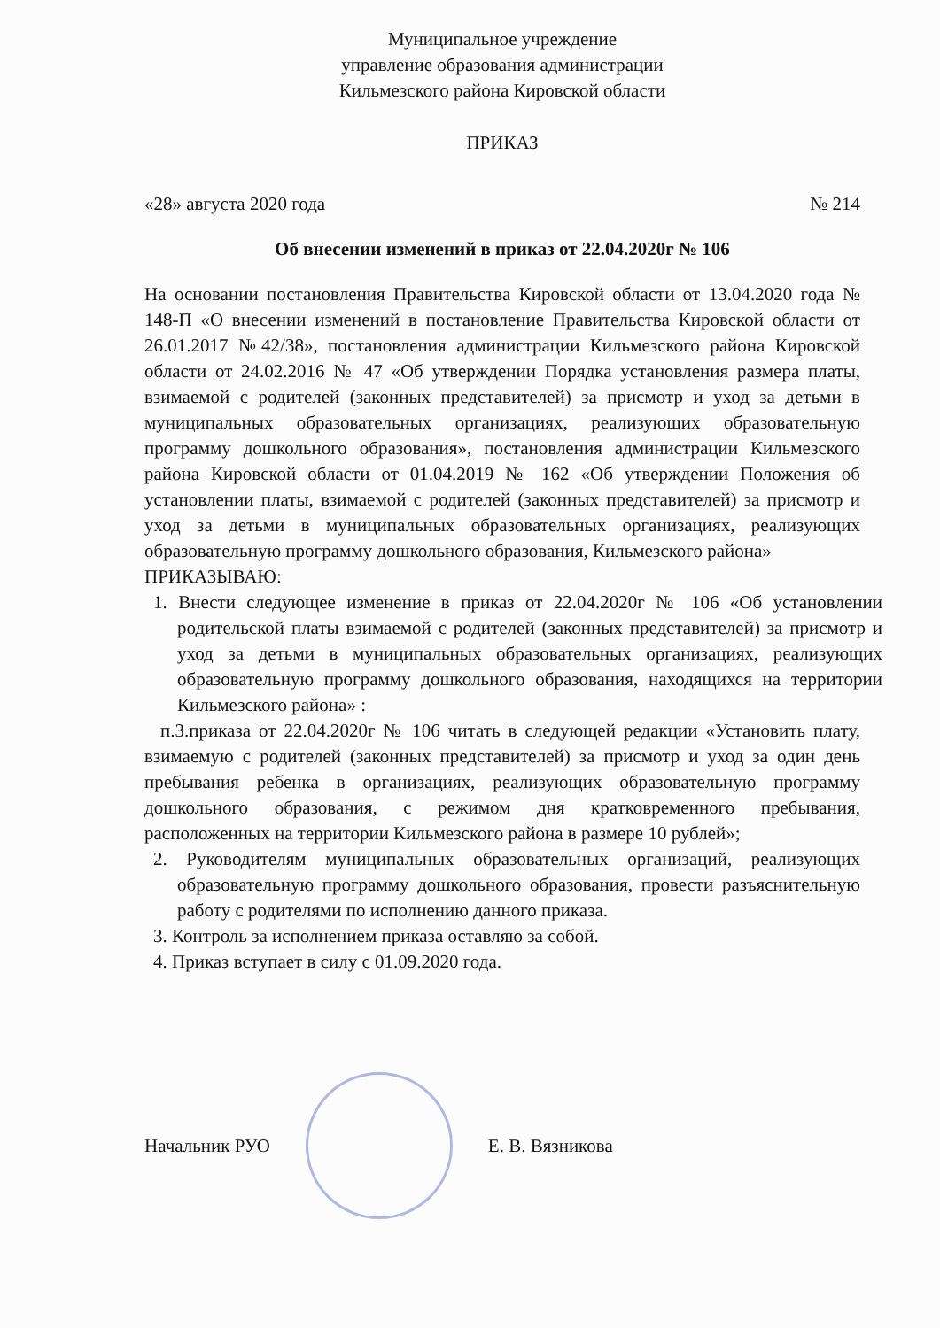Муниципальное учреждение
управление образования администрации
Кильмезского района Кировской области
ПРИКАЗ
«28» августа 2020 года № 214
Об внесении изменений в приказ от 22.04.2020г № 106
На основании постановления Правительства Кировской области от 13.04.2020 года № 148-П «О внесении изменений в постановление Правительства Кировской области от 26.01.2017 №42/38», постановления администрации Кильмезского района Кировской области от 24.02.2016 № 47 «Об утверждении Порядка установления размера платы, взимаемой с родителей (законных представителей) за присмотр и уход за детьми в муниципальных образовательных организациях, реализующих образовательную программу дошкольного образования», постановления администрации Кильмезского района Кировской области от 01.04.2019 № 162 «Об утверждении Положения об установлении платы, взимаемой с родителей (законных представителей) за присмотр и уход за детьми в муниципальных образовательных организациях, реализующих образовательную программу дошкольного образования, Кильмезского района»
ПРИКАЗЫВАЮ:
1. Внести следующее изменение в приказ от 22.04.2020г № 106 «Об установлении родительской платы взимаемой с родителей (законных представителей) за присмотр и уход за детьми в муниципальных образовательных организациях, реализующих образовательную программу дошкольного образования, находящихся на территории Кильмезского района» :
п.3.приказа от 22.04.2020г № 106 читать в следующей редакции «Установить плату, взимаемую с родителей (законных представителей) за присмотр и уход за один день пребывания ребенка в организациях, реализующих образовательную программу дошкольного образования, с режимом дня кратковременного пребывания, расположенных на территории Кильмезского района в размере 10 рублей»;
2. Руководителям муниципальных образовательных организаций, реализующих образовательную программу дошкольного образования, провести разъяснительную работу с родителями по исполнению данного приказа.
3. Контроль за исполнением приказа оставляю за собой.
4. Приказ вступает в силу с 01.09.2020 года.
Начальник РУО Е. В. Вязникова